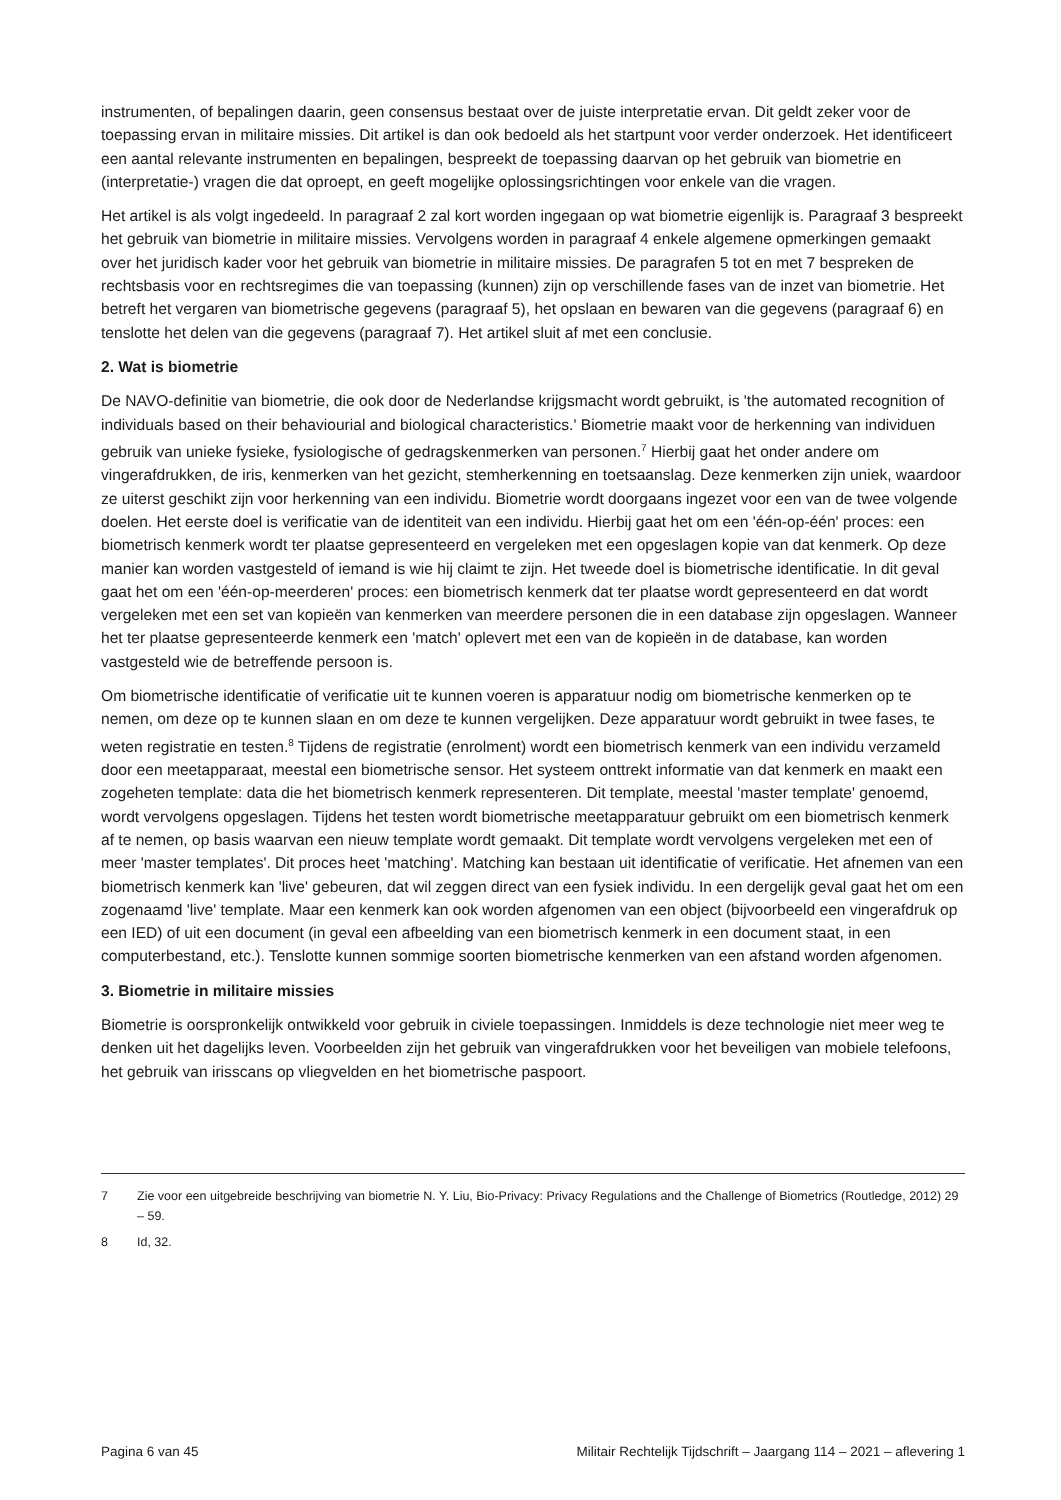instrumenten, of bepalingen daarin, geen consensus bestaat over de juiste interpretatie ervan. Dit geldt zeker voor de toepassing ervan in militaire missies. Dit artikel is dan ook bedoeld als het startpunt voor verder onderzoek. Het identificeert een aantal relevante instrumenten en bepalingen, bespreekt de toepassing daarvan op het gebruik van biometrie en (interpretatie-) vragen die dat oproept, en geeft mogelijke oplossingsrichtingen voor enkele van die vragen.
Het artikel is als volgt ingedeeld. In paragraaf 2 zal kort worden ingegaan op wat biometrie eigenlijk is. Paragraaf 3 bespreekt het gebruik van biometrie in militaire missies. Vervolgens worden in paragraaf 4 enkele algemene opmerkingen gemaakt over het juridisch kader voor het gebruik van biometrie in militaire missies. De paragrafen 5 tot en met 7 bespreken de rechtsbasis voor en rechtsregimes die van toepassing (kunnen) zijn op verschillende fases van de inzet van biometrie. Het betreft het vergaren van biometrische gegevens (paragraaf 5), het opslaan en bewaren van die gegevens (paragraaf 6) en tenslotte het delen van die gegevens (paragraaf 7). Het artikel sluit af met een conclusie.
2. Wat is biometrie
De NAVO-definitie van biometrie, die ook door de Nederlandse krijgsmacht wordt gebruikt, is 'the automated recognition of individuals based on their behaviourial and biological characteristics.' Biometrie maakt voor de herkenning van individuen gebruik van unieke fysieke, fysiologische of gedragskenmerken van personen.<sup>7</sup> Hierbij gaat het onder andere om vingerafdrukken, de iris, kenmerken van het gezicht, stemherkenning en toetsaanslag. Deze kenmerken zijn uniek, waardoor ze uiterst geschikt zijn voor herkenning van een individu. Biometrie wordt doorgaans ingezet voor een van de twee volgende doelen. Het eerste doel is verificatie van de identiteit van een individu. Hierbij gaat het om een 'één-op-één' proces: een biometrisch kenmerk wordt ter plaatse gepresenteerd en vergeleken met een opgeslagen kopie van dat kenmerk. Op deze manier kan worden vastgesteld of iemand is wie hij claimt te zijn. Het tweede doel is biometrische identificatie. In dit geval gaat het om een 'één-op-meerderen' proces: een biometrisch kenmerk dat ter plaatse wordt gepresenteerd en dat wordt vergeleken met een set van kopieën van kenmerken van meerdere personen die in een database zijn opgeslagen. Wanneer het ter plaatse gepresenteerde kenmerk een 'match' oplevert met een van de kopieën in de database, kan worden vastgesteld wie de betreffende persoon is.
Om biometrische identificatie of verificatie uit te kunnen voeren is apparatuur nodig om biometrische kenmerken op te nemen, om deze op te kunnen slaan en om deze te kunnen vergelijken. Deze apparatuur wordt gebruikt in twee fases, te weten registratie en testen.<sup>8</sup> Tijdens de registratie (enrolment) wordt een biometrisch kenmerk van een individu verzameld door een meetapparaat, meestal een biometrische sensor. Het systeem onttrekt informatie van dat kenmerk en maakt een zogeheten template: data die het biometrisch kenmerk representeren. Dit template, meestal 'master template' genoemd, wordt vervolgens opgeslagen. Tijdens het testen wordt biometrische meetapparatuur gebruikt om een biometrisch kenmerk af te nemen, op basis waarvan een nieuw template wordt gemaakt. Dit template wordt vervolgens vergeleken met een of meer 'master templates'. Dit proces heet 'matching'. Matching kan bestaan uit identificatie of verificatie. Het afnemen van een biometrisch kenmerk kan 'live' gebeuren, dat wil zeggen direct van een fysiek individu. In een dergelijk geval gaat het om een zogenaamd 'live' template. Maar een kenmerk kan ook worden afgenomen van een object (bijvoorbeeld een vingerafdruk op een IED) of uit een document (in geval een afbeelding van een biometrisch kenmerk in een document staat, in een computerbestand, etc.). Tenslotte kunnen sommige soorten biometrische kenmerken van een afstand worden afgenomen.
3. Biometrie in militaire missies
Biometrie is oorspronkelijk ontwikkeld voor gebruik in civiele toepassingen. Inmiddels is deze technologie niet meer weg te denken uit het dagelijks leven. Voorbeelden zijn het gebruik van vingerafdrukken voor het beveiligen van mobiele telefoons, het gebruik van irisscans op vliegvelden en het biometrische paspoort.
7 Zie voor een uitgebreide beschrijving van biometrie N. Y. Liu, Bio-Privacy: Privacy Regulations and the Challenge of Biometrics (Routledge, 2012) 29 – 59.
8 Id, 32.
Pagina 6 van 45 Militair Rechtelijk Tijdschrift – Jaargang 114 – 2021 – aflevering 1